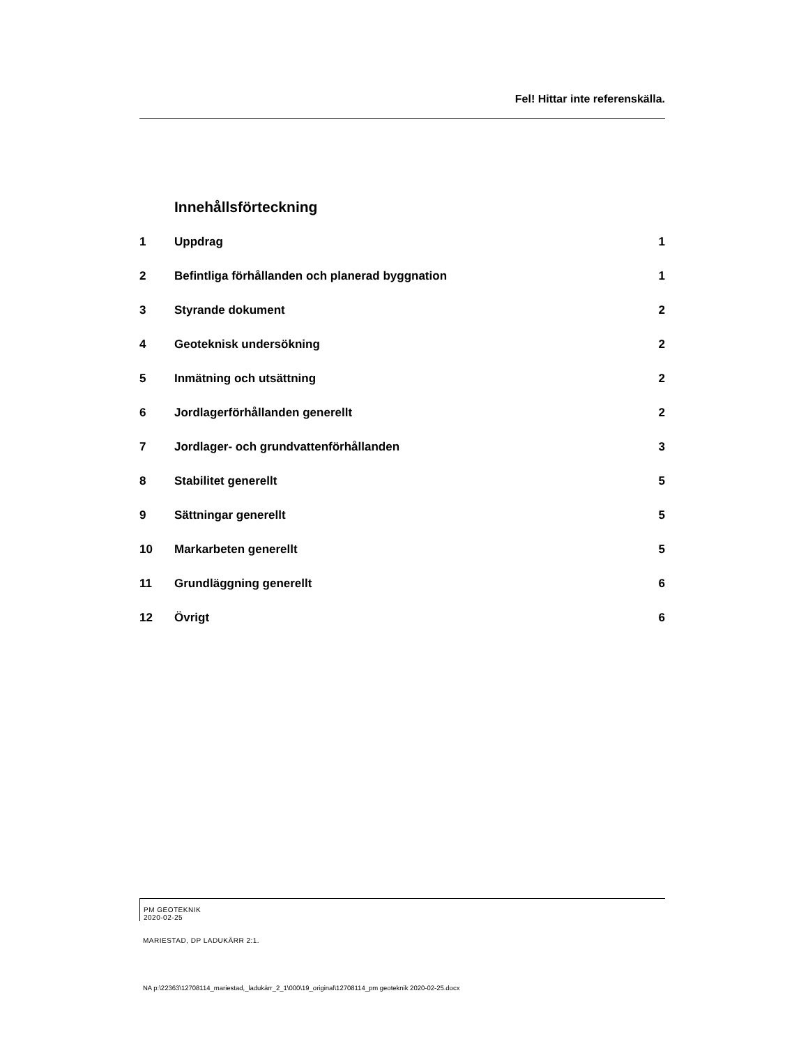Fel! Hittar inte referenskälla.
Innehållsförteckning
1 Uppdrag 1
2 Befintliga förhållanden och planerad byggnation 1
3 Styrande dokument 2
4 Geoteknisk undersökning 2
5 Inmätning och utsättning 2
6 Jordlagerförhållanden generellt 2
7 Jordlager- och grundvattenförhållanden 3
8 Stabilitet generellt 5
9 Sättningar generellt 5
10 Markarbeten generellt 5
11 Grundläggning generellt 6
12 Övrigt 6
PM GEOTEKNIK
2020-02-25
MARIESTAD, DP LADUKÄRR 2:1.
NA p:\22363\12708114_mariestad,_ladukärr_2_1\000\19_original\12708114_pm geoteknik 2020-02-25.docx